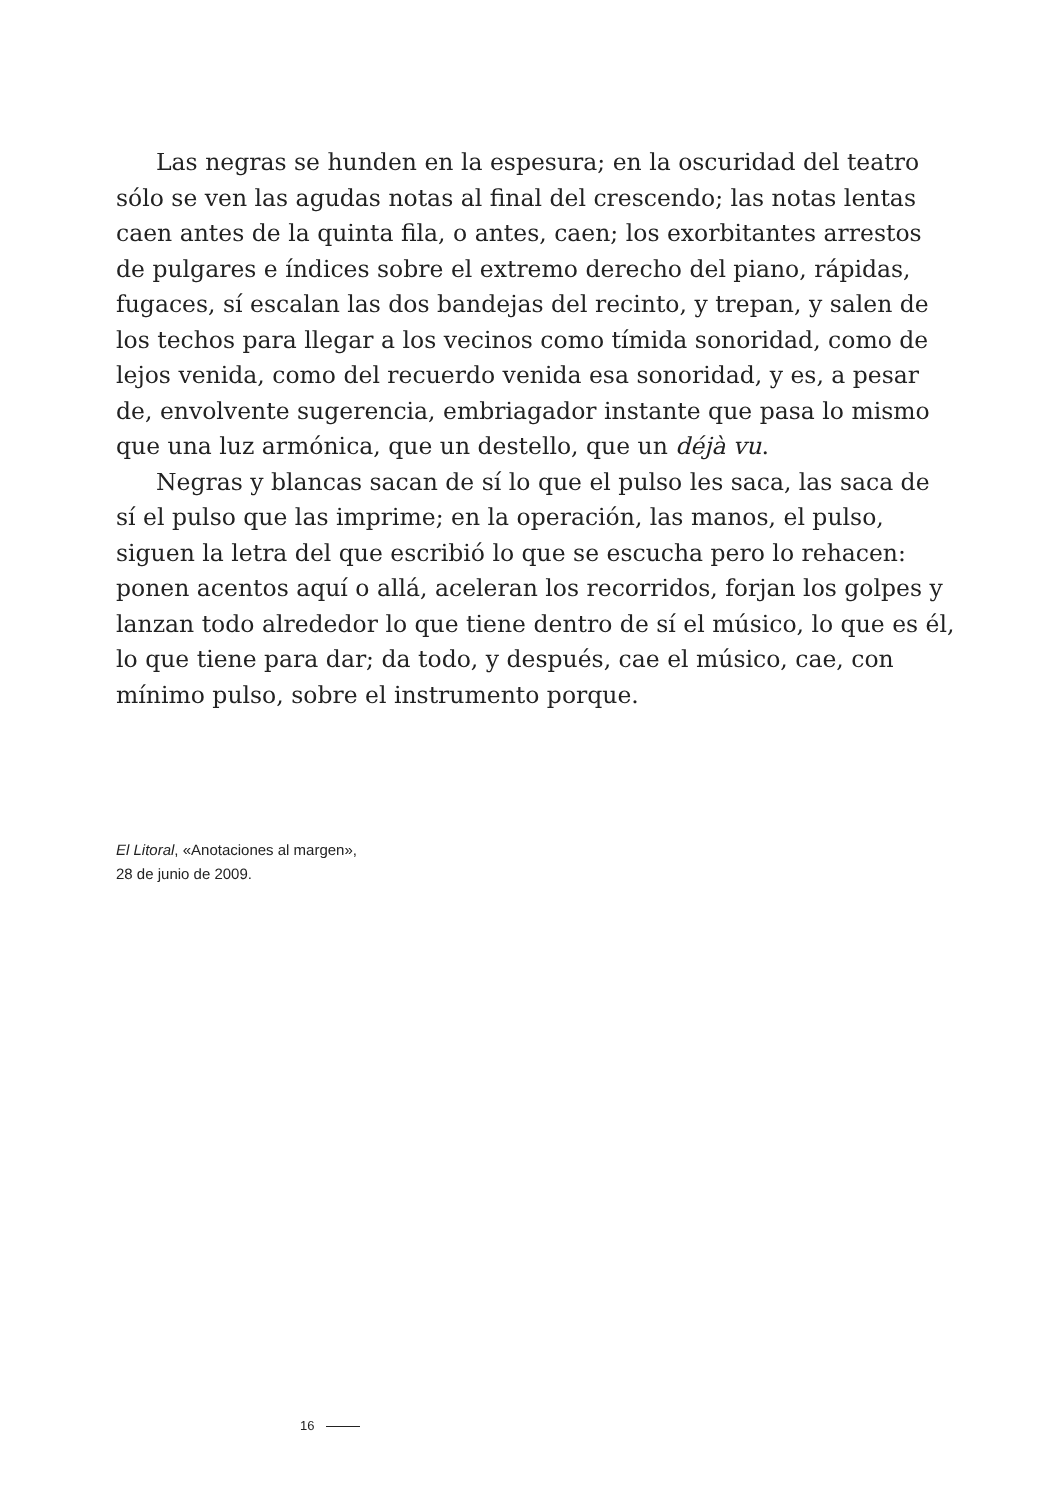Las negras se hunden en la espesura; en la oscuridad del teatro sólo se ven las agudas notas al final del crescendo; las notas lentas caen antes de la quinta fila, o antes, caen; los exorbitantes arrestos de pulgares e índices sobre el extremo derecho del piano, rápidas, fugaces, sí escalan las dos bandejas del recinto, y trepan, y salen de los techos para llegar a los vecinos como tímida sonoridad, como de lejos venida, como del recuerdo venida esa sonoridad, y es, a pesar de, envolvente sugerencia, embriagador instante que pasa lo mismo que una luz armónica, que un destello, que un déjà vu.
Negras y blancas sacan de sí lo que el pulso les saca, las saca de sí el pulso que las imprime; en la operación, las manos, el pulso, siguen la letra del que escribió lo que se escucha pero lo rehacen: ponen acentos aquí o allá, aceleran los recorridos, forjan los golpes y lanzan todo alrededor lo que tiene dentro de sí el músico, lo que es él, lo que tiene para dar; da todo, y después, cae el músico, cae, con mínimo pulso, sobre el instrumento porque.
El Litoral, «Anotaciones al margen»,
28 de junio de 2009.
16